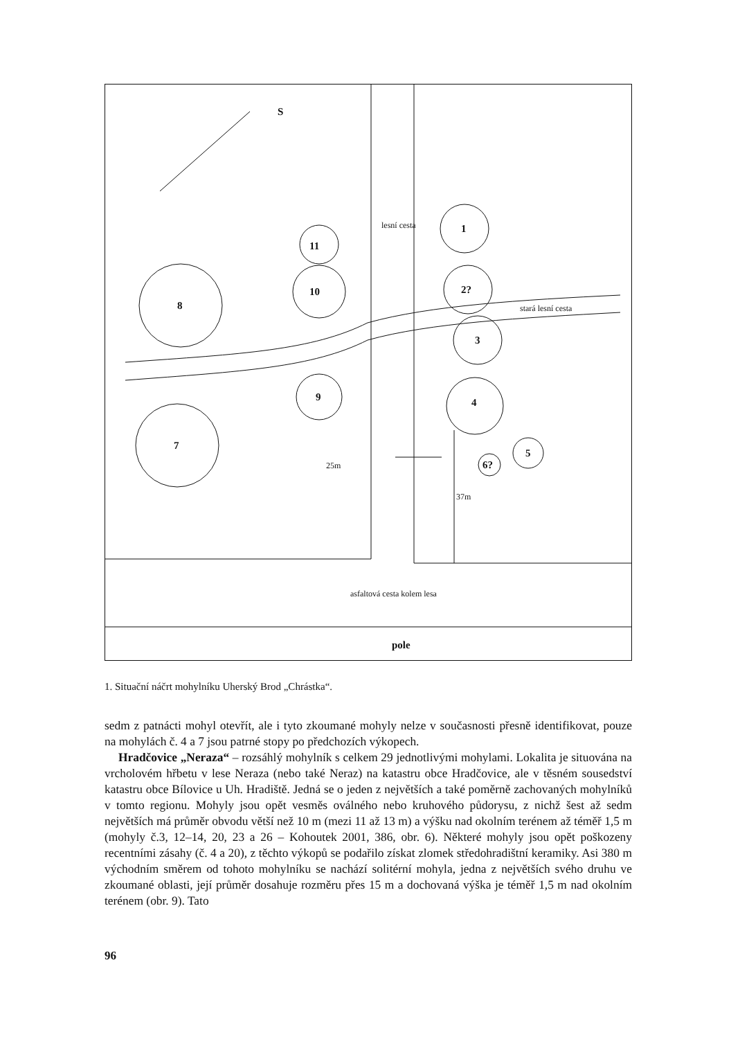S
8
10
11
9
7
1
2?
3
4
5
6?
pole
lesní cesta
stará lesní cesta
25m
37m
asfaltová cesta kolem lesa
1. Situační náčrt mohylníku Uherský Brod „Chrástka“.
sedm z patnácti mohyl otevřít, ale i tyto zkoumané mohyly nelze v současnosti přesně identifikovat, pouze na mohylách č. 4 a 7 jsou patrné stopy po předchozích výkopech.
Hradčovice „Neraza“ – rozsáhlý mohylník s celkem 29 jednotlivými mohylami. Lokalita je situována na vrcholovém hřbetu v lese Neraza (nebo také Neraz) na katastru obce Hradčovice, ale v těsném sousedství katastru obce Bílovice u Uh. Hradiště. Jedná se o jeden z největších a také poměrně zachovaných mohylníků v tomto regionu. Mohyly jsou opět vesměs oválného nebo kruhového půdorysu, z nichž šest až sedm největších má průměr obvodu větší než 10 m (mezi 11 až 13 m) a výšku nad okolním terénem až téměř 1,5 m (mohyly č.3, 12–14, 20, 23 a 26 – Kohoutek 2001, 386, obr. 6). Některé mohyly jsou opět poškozeny recentními zásahy (č. 4 a 20), z těchto výkopů se podařilo získat zlomek středohradištní keramiky. Asi 380 m východním směrem od tohoto mohylníku se nachází solitérní mohyla, jedna z největších svého druhu ve zkoumané oblasti, její průměr dosahuje rozměru přes 15 m a dochovaná výška je téměř 1,5 m nad okolním terénem (obr. 9). Tato
96